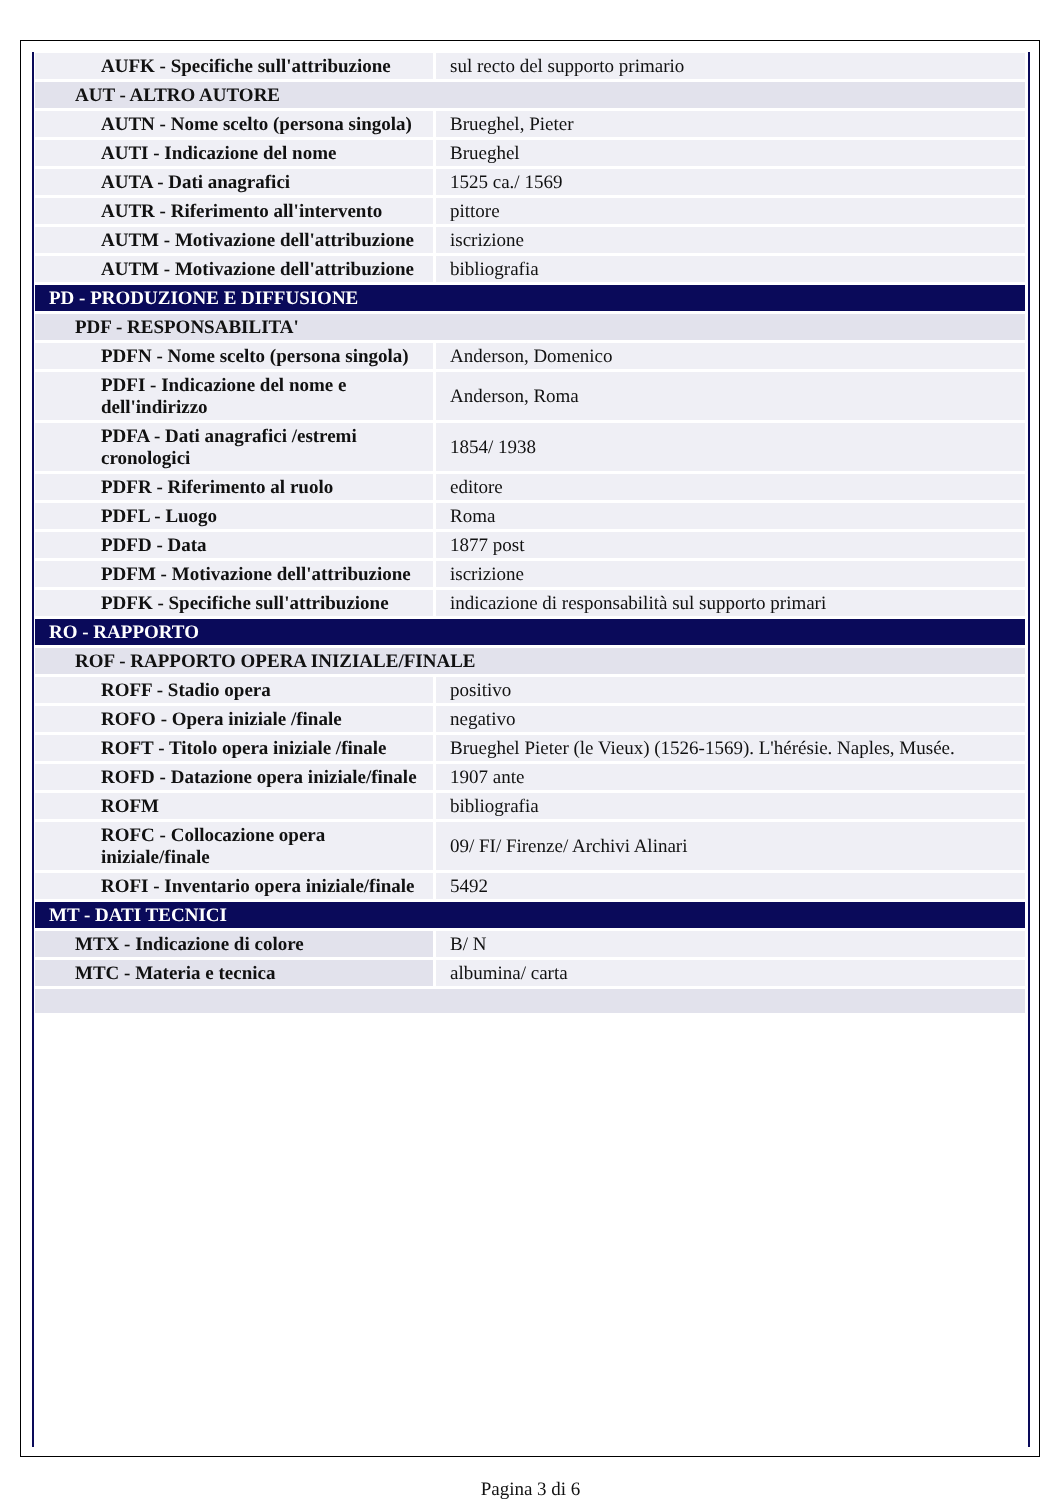| AUFK - Specifiche sull'attribuzione | sul recto del supporto primario |
| AUT - ALTRO AUTORE | |
| AUTN - Nome scelto (persona singola) | Brueghel, Pieter |
| AUTI - Indicazione del nome | Brueghel |
| AUTA - Dati anagrafici | 1525 ca./ 1569 |
| AUTR - Riferimento all'intervento | pittore |
| AUTM - Motivazione dell'attribuzione | iscrizione |
| AUTM - Motivazione dell'attribuzione | bibliografia |
| PD - PRODUZIONE E DIFFUSIONE | |
| PDF - RESPONSABILITA' | |
| PDFN - Nome scelto (persona singola) | Anderson, Domenico |
| PDFI - Indicazione del nome e dell'indirizzo | Anderson, Roma |
| PDFA - Dati anagrafici /estremi cronologici | 1854/ 1938 |
| PDFR - Riferimento al ruolo | editore |
| PDFL - Luogo | Roma |
| PDFD - Data | 1877 post |
| PDFM - Motivazione dell'attribuzione | iscrizione |
| PDFK - Specifiche sull'attribuzione | indicazione di responsabilità sul supporto primari |
| RO - RAPPORTO | |
| ROF - RAPPORTO OPERA INIZIALE/FINALE | |
| ROFF - Stadio opera | positivo |
| ROFO - Opera iniziale /finale | negativo |
| ROFT - Titolo opera iniziale /finale | Brueghel Pieter (le Vieux) (1526-1569). L'hérésie. Naples, Musée. |
| ROFD - Datazione opera iniziale/finale | 1907 ante |
| ROFM | bibliografia |
| ROFC - Collocazione opera iniziale/finale | 09/ FI/ Firenze/ Archivi Alinari |
| ROFI - Inventario opera iniziale/finale | 5492 |
| MT - DATI TECNICI | |
| MTX - Indicazione di colore | B/ N |
| MTC - Materia e tecnica | albumina/ carta |
Pagina 3 di 6